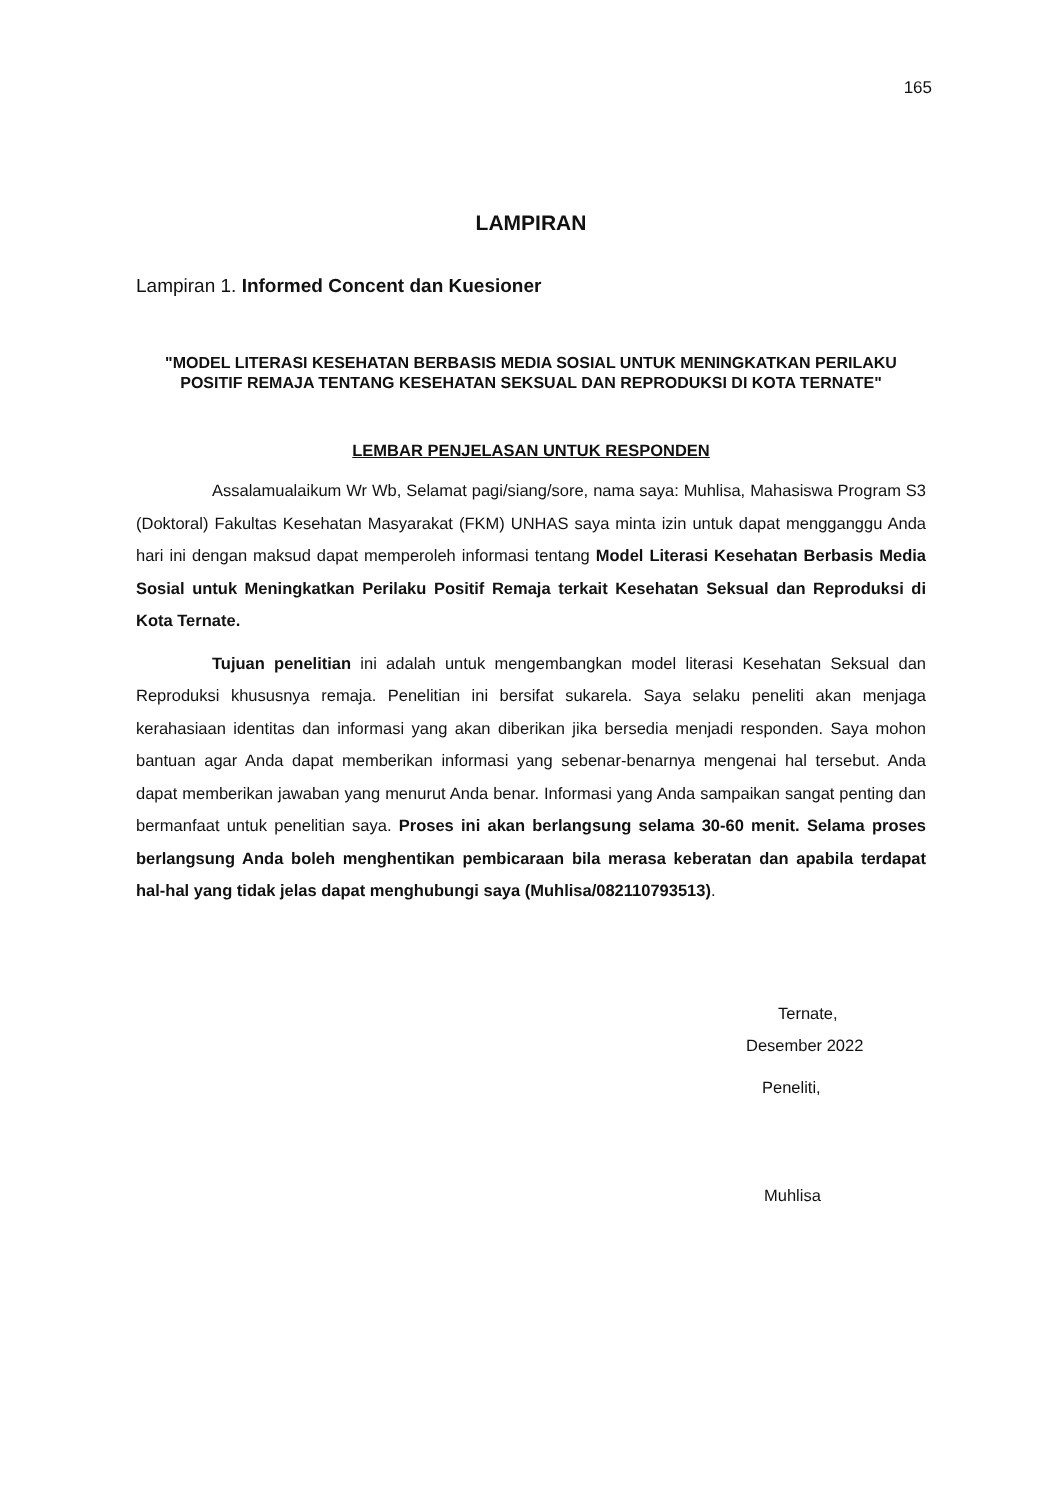165
LAMPIRAN
Lampiran 1. Informed Concent dan Kuesioner
"MODEL LITERASI KESEHATAN BERBASIS MEDIA SOSIAL UNTUK MENINGKATKAN PERILAKU POSITIF REMAJA TENTANG KESEHATAN SEKSUAL DAN REPRODUKSI DI KOTA TERNATE"
LEMBAR PENJELASAN UNTUK RESPONDEN
Assalamualaikum Wr Wb, Selamat pagi/siang/sore, nama saya: Muhlisa, Mahasiswa Program S3 (Doktoral) Fakultas Kesehatan Masyarakat (FKM) UNHAS saya minta izin untuk dapat mengganggu Anda hari ini dengan maksud dapat memperoleh informasi tentang Model Literasi Kesehatan Berbasis Media Sosial untuk Meningkatkan Perilaku Positif Remaja terkait Kesehatan Seksual dan Reproduksi di Kota Ternate.
Tujuan penelitian ini adalah untuk mengembangkan model literasi Kesehatan Seksual dan Reproduksi khususnya remaja. Penelitian ini bersifat sukarela. Saya selaku peneliti akan menjaga kerahasiaan identitas dan informasi yang akan diberikan jika bersedia menjadi responden. Saya mohon bantuan agar Anda dapat memberikan informasi yang sebenar-benarnya mengenai hal tersebut. Anda dapat memberikan jawaban yang menurut Anda benar. Informasi yang Anda sampaikan sangat penting dan bermanfaat untuk penelitian saya. Proses ini akan berlangsung selama 30-60 menit. Selama proses berlangsung Anda boleh menghentikan pembicaraan bila merasa keberatan dan apabila terdapat hal-hal yang tidak jelas dapat menghubungi saya (Muhlisa/082110793513).
Ternate,
Desember 2022
Peneliti,
Muhlisa